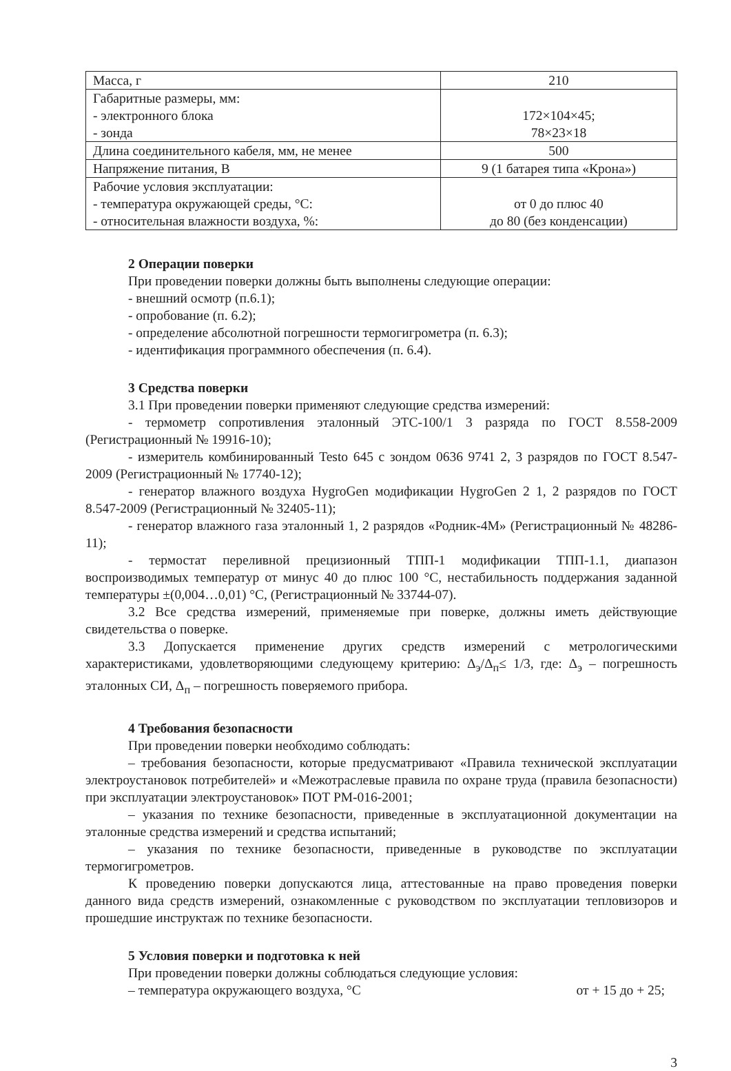| Масса, г | 210 |
| Габаритные размеры, мм: - электронного блока - зонда | 172×104×45; 78×23×18 |
| Длина соединительного кабеля, мм, не менее | 500 |
| Напряжение питания, В | 9 (1 батарея типа «Крона») |
| Рабочие условия эксплуатации: - температура окружающей среды, °С: - относительная влажности воздуха, %: | от 0 до плюс 40 до 80 (без конденсации) |
2 Операции поверки
При проведении поверки должны быть выполнены следующие операции:
- внешний осмотр (п.6.1);
- опробование (п. 6.2);
- определение абсолютной погрешности термогигрометра (п. 6.3);
- идентификация программного обеспечения (п. 6.4).
3 Средства поверки
3.1 При проведении поверки применяют следующие средства измерений:
- термометр сопротивления эталонный ЭТС-100/1 3 разряда по ГОСТ 8.558-2009 (Регистрационный № 19916-10);
- измеритель комбинированный Testo 645 с зондом 0636 9741 2, 3 разрядов по ГОСТ 8.547-2009 (Регистрационный № 17740-12);
- генератор влажного воздуха HygroGen модификации HygroGen 2 1, 2 разрядов по ГОСТ 8.547-2009 (Регистрационный № 32405-11);
- генератор влажного газа эталонный 1, 2 разрядов «Родник-4М» (Регистрационный № 48286-11);
- термостат переливной прецизионный ТПП-1 модификации ТПП-1.1, диапазон воспроизводимых температур от минус 40 до плюс 100 °С, нестабильность поддержания заданной температуры ±(0,004…0,01) °С, (Регистрационный № 33744-07).
3.2 Все средства измерений, применяемые при поверке, должны иметь действующие свидетельства о поверке.
3.3 Допускается применение других средств измерений с метрологическими характеристиками, удовлетворяющими следующему критерию: Δ<sub>э</sub>/Δ<sub>п</sub>≤ 1/3, где: Δ<sub>э</sub> – погрешность эталонных СИ, Δ<sub>п</sub> – погрешность поверяемого прибора.
4 Требования безопасности
При проведении поверки необходимо соблюдать:
– требования безопасности, которые предусматривают «Правила технической эксплуатации электроустановок потребителей» и «Межотраслевые правила по охране труда (правила безопасности) при эксплуатации электроустановок» ПОТ РМ-016-2001;
– указания по технике безопасности, приведенные в эксплуатационной документации на эталонные средства измерений и средства испытаний;
– указания по технике безопасности, приведенные в руководстве по эксплуатации термогигрометров.
К проведению поверки допускаются лица, аттестованные на право проведения поверки данного вида средств измерений, ознакомленные с руководством по эксплуатации тепловизоров и прошедшие инструктаж по технике безопасности.
5 Условия поверки и подготовка к ней
При проведении поверки должны соблюдаться следующие условия:
– температура окружающего воздуха, °С от + 15 до + 25;
3